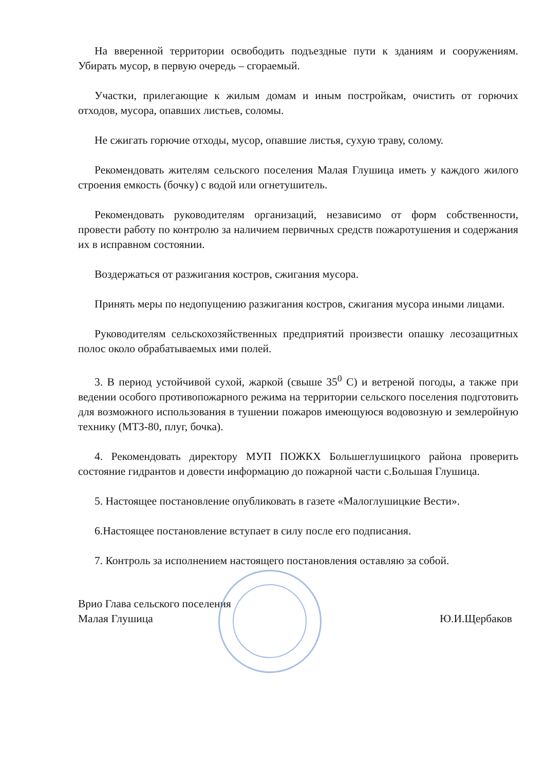На вверенной территории освободить подъездные пути к зданиям и сооружениям. Убирать мусор, в первую очередь – сгораемый.
Участки, прилегающие к жилым домам и иным постройкам, очистить от горючих отходов, мусора, опавших листьев, соломы.
Не сжигать горючие отходы, мусор, опавшие листья, сухую траву, солому.
Рекомендовать жителям сельского поселения Малая Глушица иметь у каждого жилого строения емкость (бочку) с водой или огнетушитель.
Рекомендовать руководителям организаций, независимо от форм собственности, провести работу по контролю за наличием первичных средств пожаротушения и содержания их в исправном состоянии.
Воздержаться от разжигания костров, сжигания мусора.
Принять меры по недопущению разжигания костров, сжигания мусора иными лицами.
Руководителям сельскохозяйственных предприятий произвести опашку лесозащитных полос около обрабатываемых ими полей.
3. В период устойчивой сухой, жаркой (свыше 35<sup>0</sup> С) и ветреной погоды, а также при ведении особого противопожарного режима на территории сельского поселения подготовить для возможного использования в тушении пожаров имеющуюся водовозную и землеройную технику (МТЗ-80, плуг, бочка).
4. Рекомендовать директору МУП ПОЖКХ Большеглушицкого района проверить состояние гидрантов и довести информацию до пожарной части с.Большая Глушица.
5. Настоящее постановление опубликовать в газете «Малоглушицкие Вести».
6.Настоящее постановление вступает в силу после его подписания.
7. Контроль за исполнением настоящего постановления оставляю за собой.
Врио Глава сельского поселения
Малая Глушица
Ю.И.Щербаков